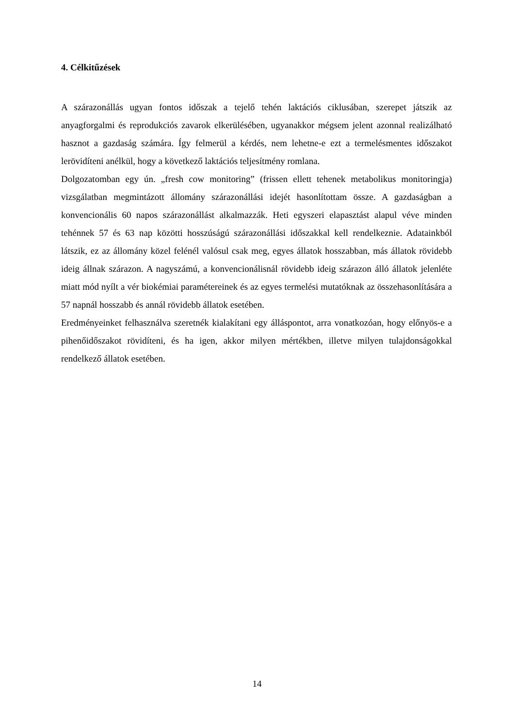4. Célkitűzések
A szárazonállás ugyan fontos időszak a tejelő tehén laktációs ciklusában, szerepet játszik az anyagforgalmi és reprodukciós zavarok elkerülésében, ugyanakkor mégsem jelent azonnal realizálható hasznot a gazdaság számára. Így felmerül a kérdés, nem lehetne-e ezt a termelésmentes időszakot lerövidíteni anélkül, hogy a következő laktációs teljesítmény romlana.
Dolgozatomban egy ún. „fresh cow monitoring” (frissen ellett tehenek metabolikus monitoringja) vizsgálatban megmintázott állomány szárazonállási idejét hasonlítottam össze. A gazdaságban a konvencionális 60 napos szárazonállást alkalmazzák. Heti egyszeri elapasztást alapul véve minden tehénnek 57 és 63 nap közötti hosszúságú szárazonállási időszakkal kell rendelkeznie. Adatainkból látszik, ez az állomány közel felénél valósul csak meg, egyes állatok hosszabban, más állatok rövidebb ideig állnak szárazon. A nagyszámú, a konvencionálisnál rövidebb ideig szárazon álló állatok jelenléte miatt mód nyílt a vér biokémiai paramétereinek és az egyes termelési mutatóknak az összehasonlítására a 57 napnál hosszabb és annál rövidebb állatok esetében.
Eredményeinket felhasználva szeretnék kialakítani egy álláspontot, arra vonatkozóan, hogy előnyös-e a pihenőidőszakot rövidíteni, és ha igen, akkor milyen mértékben, illetve milyen tulajdonságokkal rendelkező állatok esetében.
14